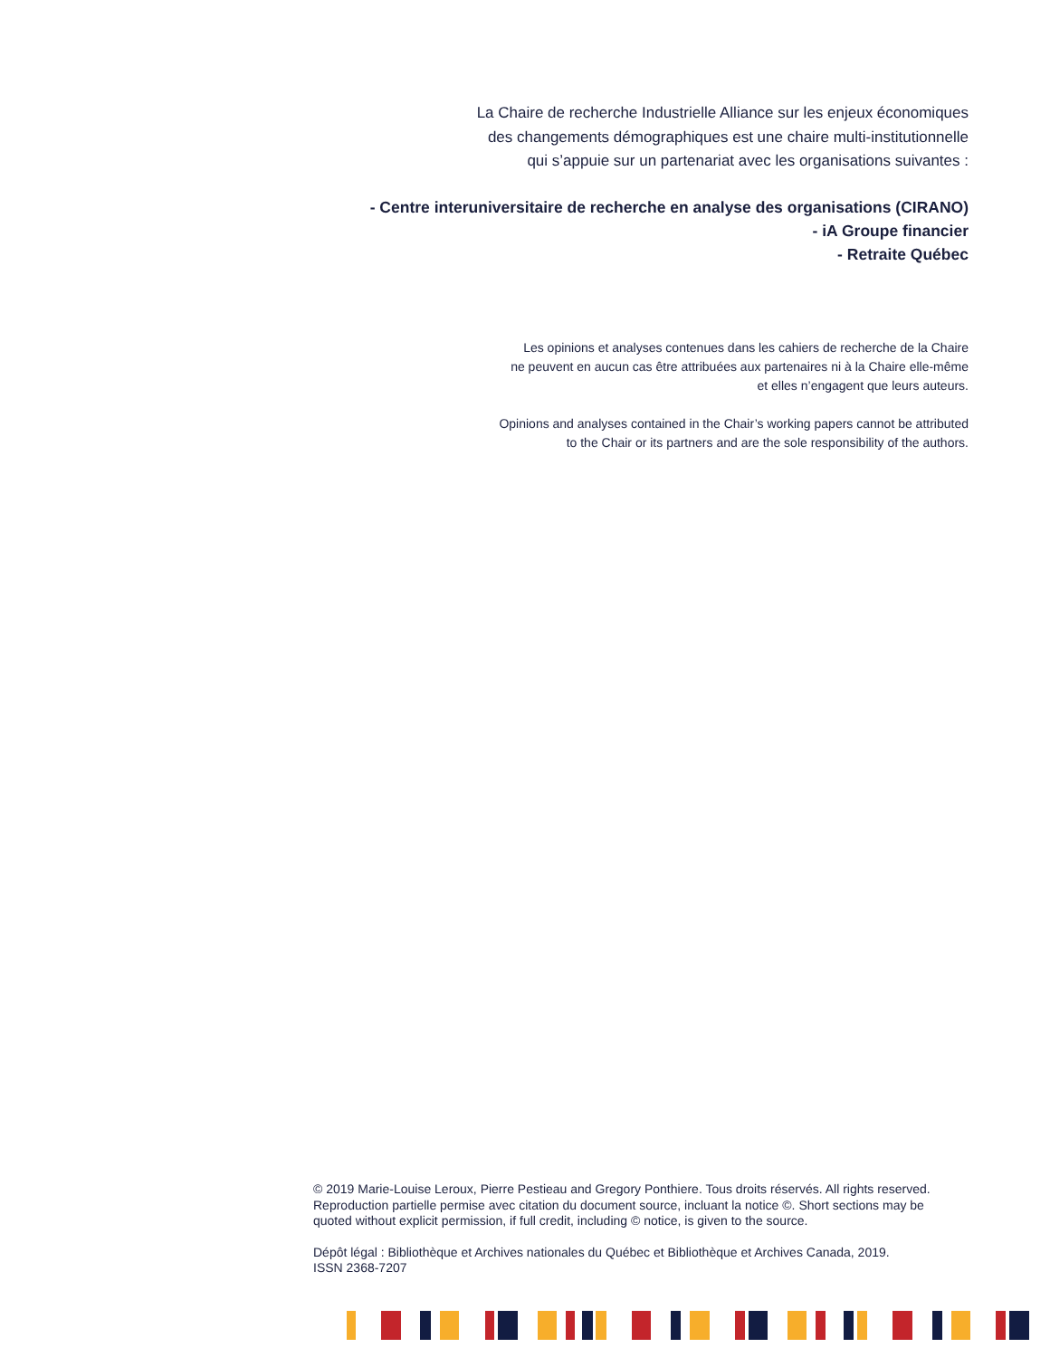La Chaire de recherche Industrielle Alliance sur les enjeux économiques
des changements démographiques est une chaire multi-institutionnelle
qui s’appuie sur un partenariat avec les organisations suivantes :
- Centre interuniversitaire de recherche en analyse des organisations (CIRANO)
- iA Groupe financier
- Retraite Québec
Les opinions et analyses contenues dans les cahiers de recherche de la Chaire
ne peuvent en aucun cas être attribuées aux partenaires ni à la Chaire elle-même
et elles n’engagent que leurs auteurs.
Opinions and analyses contained in the Chair’s working papers cannot be attributed
to the Chair or its partners and are the sole responsibility of the authors.
© 2019 Marie-Louise Leroux, Pierre Pestieau and Gregory Ponthiere. Tous droits réservés. All rights reserved.
Reproduction partielle permise avec citation du document source, incluant la notice ©. Short sections may be
quoted without explicit permission, if full credit, including © notice, is given to the source.
Dépôt légal : Bibliothèque et Archives nationales du Québec et Bibliothèque et Archives Canada, 2019.
ISSN 2368-7207